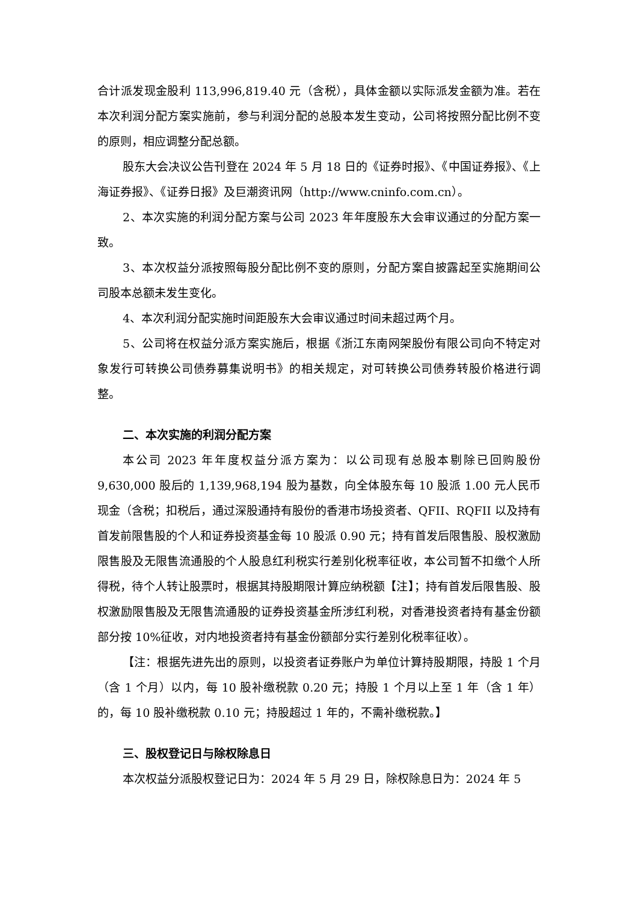合计派发现金股利 113,996,819.40 元（含税），具体金额以实际派发金额为准。若在本次利润分配方案实施前，参与利润分配的总股本发生变动，公司将按照分配比例不变的原则，相应调整分配总额。
股东大会决议公告刊登在 2024 年 5 月 18 日的《证券时报》、《中国证券报》、《上海证券报》、《证券日报》及巨潮资讯网（http://www.cninfo.com.cn）。
2、本次实施的利润分配方案与公司 2023 年年度股东大会审议通过的分配方案一致。
3、本次权益分派按照每股分配比例不变的原则，分配方案自披露起至实施期间公司股本总额未发生变化。
4、本次利润分配实施时间距股东大会审议通过时间未超过两个月。
5、公司将在权益分派方案实施后，根据《浙江东南网架股份有限公司向不特定对象发行可转换公司债券募集说明书》的相关规定，对可转换公司债券转股价格进行调整。
二、本次实施的利润分配方案
本公司 2023 年年度权益分派方案为：以公司现有总股本剔除已回购股份 9,630,000 股后的 1,139,968,194 股为基数，向全体股东每 10 股派 1.00 元人民币现金（含税；扣税后，通过深股通持有股份的香港市场投资者、QFII、RQFII 以及持有首发前限售股的个人和证券投资基金每 10 股派 0.90 元；持有首发后限售股、股权激励限售股及无限售流通股的个人股息红利税实行差别化税率征收，本公司暂不扣缴个人所得税，待个人转让股票时，根据其持股期限计算应纳税额【注】；持有首发后限售股、股权激励限售股及无限售流通股的证券投资基金所涉红利税，对香港投资者持有基金份额部分按 10%征收，对内地投资者持有基金份额部分实行差别化税率征收）。
【注：根据先进先出的原则，以投资者证券账户为单位计算持股期限，持股 1 个月（含 1 个月）以内，每 10 股补缴税款 0.20 元；持股 1 个月以上至 1 年（含 1 年）的，每 10 股补缴税款 0.10 元；持股超过 1 年的，不需补缴税款。】
三、股权登记日与除权除息日
本次权益分派股权登记日为：2024 年 5 月 29 日，除权除息日为：2024 年 5